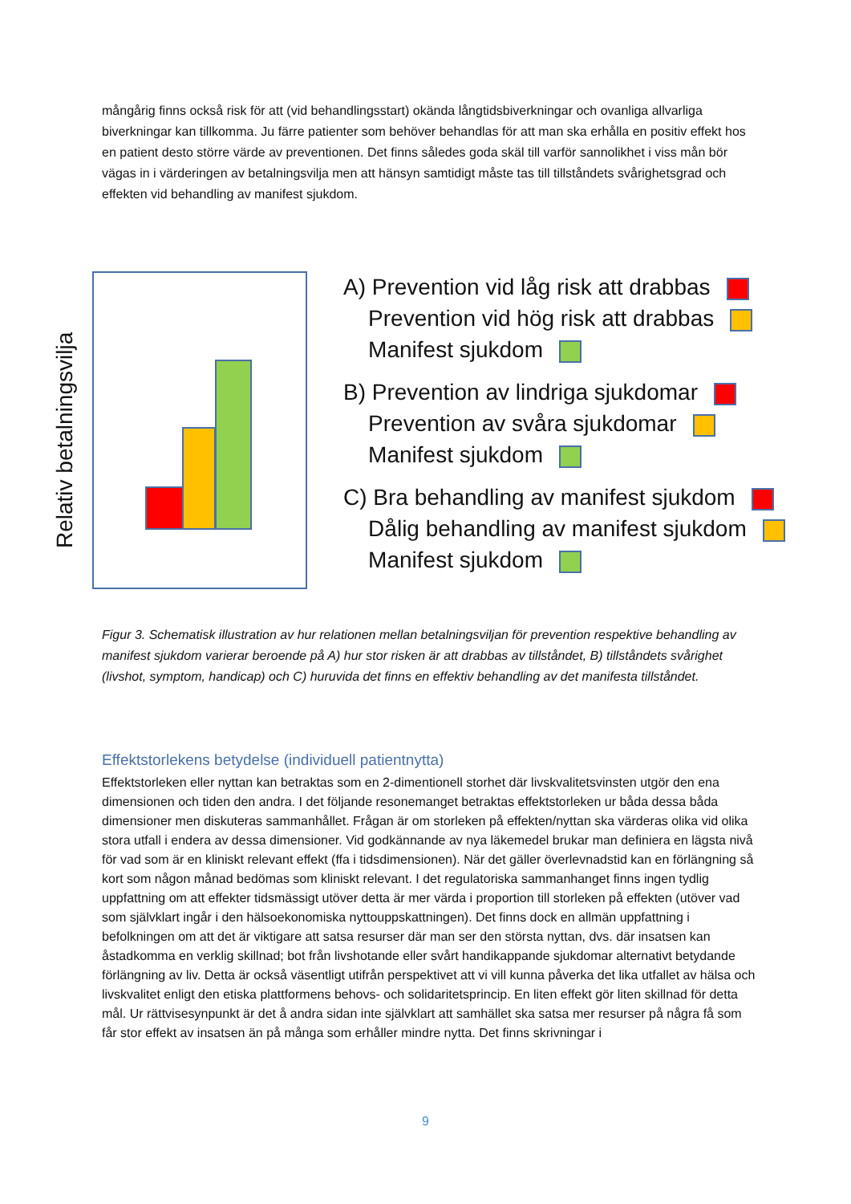mångårig finns också risk för att (vid behandlingsstart) okända långtidsbiverkningar och ovanliga allvarliga biverkningar kan tillkomma. Ju färre patienter som behöver behandlas för att man ska erhålla en positiv effekt hos en patient desto större värde av preventionen. Det finns således goda skäl till varför sannolikhet i viss mån bör vägas in i värderingen av betalningsvilja men att hänsyn samtidigt måste tas till tillståndets svårighetsgrad och effekten vid behandling av manifest sjukdom.
Relativ betalningsvilja
A) Prevention vid låg risk att drabbas
Prevention vid hög risk att drabbas
Manifest sjukdom
B) Prevention av lindriga sjukdomar
Prevention av svåra sjukdomar
Manifest sjukdom
C) Bra behandling av manifest sjukdom
Dålig behandling av manifest sjukdom
Manifest sjukdom
Figur 3. Schematisk illustration av hur relationen mellan betalningsviljan för prevention respektive behandling av manifest sjukdom varierar beroende på A) hur stor risken är att drabbas av tillståndet, B) tillståndets svårighet (livshot, symptom, handicap) och C) huruvida det finns en effektiv behandling av det manifesta tillståndet.
Effektstorlekens betydelse (individuell patientnytta)
Effektstorleken eller nyttan kan betraktas som en 2-dimentionell storhet där livskvalitetsvinsten utgör den ena dimensionen och tiden den andra. I det följande resonemanget betraktas effektstorleken ur båda dessa båda dimensioner men diskuteras sammanhållet. Frågan är om storleken på effekten/nyttan ska värderas olika vid olika stora utfall i endera av dessa dimensioner. Vid godkännande av nya läkemedel brukar man definiera en lägsta nivå för vad som är en kliniskt relevant effekt (ffa i tidsdimensionen). När det gäller överlevnadstid kan en förlängning så kort som någon månad bedömas som kliniskt relevant. I det regulatoriska sammanhanget finns ingen tydlig uppfattning om att effekter tidsmässigt utöver detta är mer värda i proportion till storleken på effekten (utöver vad som självklart ingår i den hälsoekonomiska nyttouppskattningen). Det finns dock en allmän uppfattning i befolkningen om att det är viktigare att satsa resurser där man ser den största nyttan, dvs. där insatsen kan åstadkomma en verklig skillnad; bot från livshotande eller svårt handikappande sjukdomar alternativt betydande förlängning av liv. Detta är också väsentligt utifrån perspektivet att vi vill kunna påverka det lika utfallet av hälsa och livskvalitet enligt den etiska plattformens behovs- och solidaritetsprincip. En liten effekt gör liten skillnad för detta mål. Ur rättvisesynpunkt är det å andra sidan inte självklart att samhället ska satsa mer resurser på några få som får stor effekt av insatsen än på många som erhåller mindre nytta. Det finns skrivningar i
9